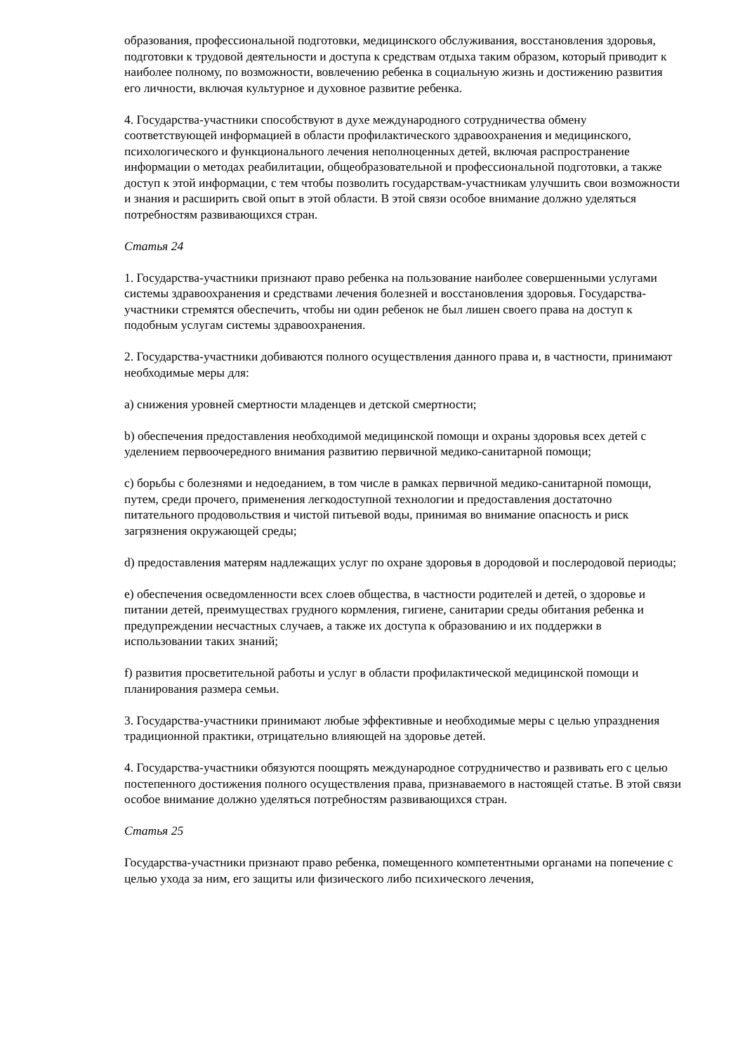образования, профессиональной подготовки, медицинского обслуживания, восстановления здоровья, подготовки к трудовой деятельности и доступа к средствам отдыха таким образом, который приводит к наиболее полному, по возможности, вовлечению ребенка в социальную жизнь и достижению развития его личности, включая культурное и духовное развитие ребенка.
4. Государства-участники способствуют в духе международного сотрудничества обмену соответствующей информацией в области профилактического здравоохранения и медицинского, психологического и функционального лечения неполноценных детей, включая распространение информации о методах реабилитации, общеобразовательной и профессиональной подготовки, а также доступ к этой информации, с тем чтобы позволить государствам-участникам улучшить свои возможности и знания и расширить свой опыт в этой области. В этой связи особое внимание должно уделяться потребностям развивающихся стран.
Статья 24
1. Государства-участники признают право ребенка на пользование наиболее совершенными услугами системы здравоохранения и средствами лечения болезней и восстановления здоровья. Государства-участники стремятся обеспечить, чтобы ни один ребенок не был лишен своего права на доступ к подобным услугам системы здравоохранения.
2. Государства-участники добиваются полного осуществления данного права и, в частности, принимают необходимые меры для:
a) снижения уровней смертности младенцев и детской смертности;
b) обеспечения предоставления необходимой медицинской помощи и охраны здоровья всех детей с уделением первоочередного внимания развитию первичной медико-санитарной помощи;
c) борьбы с болезнями и недоеданием, в том числе в рамках первичной медико-санитарной помощи, путем, среди прочего, применения легкодоступной технологии и предоставления достаточно питательного продовольствия и чистой питьевой воды, принимая во внимание опасность и риск загрязнения окружающей среды;
d) предоставления матерям надлежащих услуг по охране здоровья в дородовой и послеродовой периоды;
e) обеспечения осведомленности всех слоев общества, в частности родителей и детей, о здоровье и питании детей, преимуществах грудного кормления, гигиене, санитарии среды обитания ребенка и предупреждении несчастных случаев, а также их доступа к образованию и их поддержки в использовании таких знаний;
f) развития просветительной работы и услуг в области профилактической медицинской помощи и планирования размера семьи.
3. Государства-участники принимают любые эффективные и необходимые меры с целью упразднения традиционной практики, отрицательно влияющей на здоровье детей.
4. Государства-участники обязуются поощрять международное сотрудничество и развивать его с целью постепенного достижения полного осуществления права, признаваемого в настоящей статье. В этой связи особое внимание должно уделяться потребностям развивающихся стран.
Статья 25
Государства-участники признают право ребенка, помещенного компетентными органами на попечение с целью ухода за ним, его защиты или физического либо психического лечения,